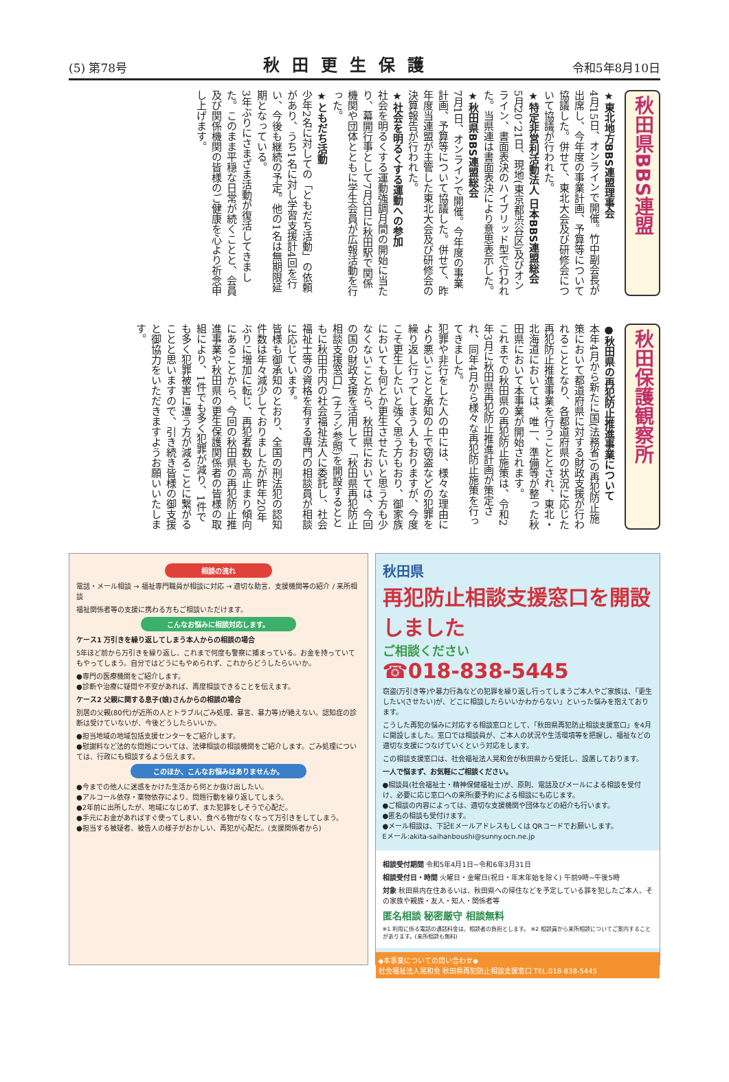(5) 第78号 秋田更生保護 令和5年8月10日
秋田県BBS連盟
★東北地方BBS連盟理事会
4月15日、オンラインで開催。竹中副会長が出席し、今年度の事業計画、予算等について協議した。併せて、東北大会及び研修会について協議が行われた。
★特定非営利活動法人 日本BBS連盟総会
5月20、21日、現地(東京都渋谷区)及びオンライン、書面表決のハイブリッド型で行われた。当県連は書面表決により意思表示した。
★秋田県BBS連盟総会
7月1日、オンラインで開催。今年度の事業計画、予算等について協議した。併せて、昨年度当連盟が主管した東北大会及び研修会の決算報告が行われた。
★社会を明るくする運動への参加
社会を明るくする運動強調月間の開始に当たり、幕開行事として7月3日に秋田駅で関係機関や団体とともに学生会員が広報活動を行った。
★ともだち活動
少年2名に対しての「ともだち活動」の依頼があり、うち1名に対し学習支援計4回を行い、今後も継続の予定。他の1名は無期限延期となっている。
3年ぶりにさまざま活動が復活してきました。このまま平穏な日常が続くことと、会員及び関係機関の皆様のご健康を心より祈念申し上げます。
秋田保護観察所
●秋田県の再犯防止推進事業について
本年4月から新たに国(法務省)の再犯防止施策において都道府県に対する財政支援が行われることとなり、各都道府県の状況に応じた再犯防止推進事業を行うこととされ、東北・北海道においては、唯一、準備等が整った秋田県において本事業が開始されます。
これまでの秋田県の再犯防止施策は、令和2年3月に秋田県再犯防止推進計画が策定され、同年4月から様々な再犯防止施策を行ってきました。
犯罪や非行をした人の中には、様々な理由により悪いことと承知の上で窃盗などの犯罪を繰り返し行ってしまう人もおりますが、今度こそ更生したいと強く思う方もおり、御家族においても何とか更生させたいと思う方も少なくないことから、秋田県においては、今回の国の財政支援を活用して「秋田県再犯防止相談支援窓口」(チラシ参照)を開設するとともに秋田市内の社会福祉法人に委託し、社会福祉士等の資格を有する専門の相談員が相談に応じています。
皆様も御承知のとおり、全国の刑法犯の認知件数は年々減少しておりましたが昨年20年ぶりに増加に転じ、再犯者数も高止まり傾向にあることから、今回の秋田県の再犯防止推進事業や秋田県の更生保護関係者の皆様の取組により、1件でも多く犯罪が減り、1件でも多く犯罪被害に遭う方が減ることに繋がることと思いますので、引き続き皆様の御支援と御協力をいただきますようお願いいたします。
相談の流れ
電話・メール相談 → 福祉専門職員が相談に対応 → 適切な助言、支援機関等の紹介 / 来所相談
福祉関係者等の支援に携わる方もご相談いただけます。
こんなお悩みに相談対応します。
ケース1 万引きを繰り返してしまう本人からの相談の場合
5年ほど前から万引きを繰り返し、これまで何度も警察に捕まっている。お金を持っていてもやってしまう。自分ではどうにもやめられず、これからどうしたらいいか。
●専門の医療機関をご紹介します。
●診断や治療に疑問や不安があれば、再度相談できることを伝えます。
ケース2 父親に関する息子(娘)さんからの相談の場合
別居の父親(80代)が近所の人とトラブル(ごみ処理、暴言、暴力等)が絶えない。認知症の診断は受けていないが、今後どうしたらいいか。
●担当地域の地域包括支援センターをご紹介します。
●慰謝料など法的な問題については、法律相談の相談機関をご紹介します。ごみ処理については、行政にも相談するよう伝えます。
このほか、こんなお悩みはありませんか。
●今までの他人に迷惑をかけた生活から何とか抜け出したい。
●アルコール依存・薬物依存により、問題行動を繰り返してしまう。
●2年前に出所したが、地域になじめず、また犯罪をしそうで心配だ。
●手元にお金があればすぐ使ってしまい、食べる物がなくなって万引きをしてしまう。
●担当する被疑者、被告人の様子がおかしい、再犯が心配だ。(支援関係者から)
秋田県
再犯防止相談支援窓口を開設しました
ご相談ください
☎018-838-5445
窃盗(万引き等)や暴力行為などの犯罪を繰り返し行ってしまうご本人やご家族は、「更生したい(させたい)が、どこに相談したらいいかわからない」といった悩みを抱えております。
こうした再犯の悩みに対応する相談窓口として、「秋田県再犯防止相談支援窓口」を4月に開設しました。窓口では相談員が、ご本人の状況や生活環境等を把握し、福祉などの適切な支援につなげていくという対応をします。
この相談支援窓口は、社会福祉法人晃和会が秋田県から受託し、設置しております。
一人で悩まず、お気軽にご相談ください。
●相談員(社会福祉士・精神保健福祉士)が、原則、電話及びメールによる相談を受付け、必要に応じ窓口への来所(要予約)による相談にも応じます。
●ご相談の内容によっては、適切な支援機関や団体などの紹介も行います。
●匿名の相談も受付けます。
●メール相談は、下記Eメールアドレスもしくは QRコードでお願いします。
Eメール:akita-saihanboushi@sunny.ocn.ne.jp
相談受付期間 令和5年4月1日~令和6年3月31日
相談受付日・時間 火曜日・金曜日(祝日・年末年始を除く) 午前9時~午後5時
対象 秋田県内在住あるいは、秋田県への帰住などを予定している罪を犯したご本人、その家族や親族・友人・知人・関係者等
匿名相談 秘密厳守 相談無料
※1 利用に係る電話の通話料金は、相談者の負担とします。 ※2 相談員から来所相談についてご案内することがあります。(来所相談も無料)
◆本事業についての問い合わせ◆
社会福祉法人晃和会 秋田県再犯防止相談支援窓口 TEL.018-838-5445